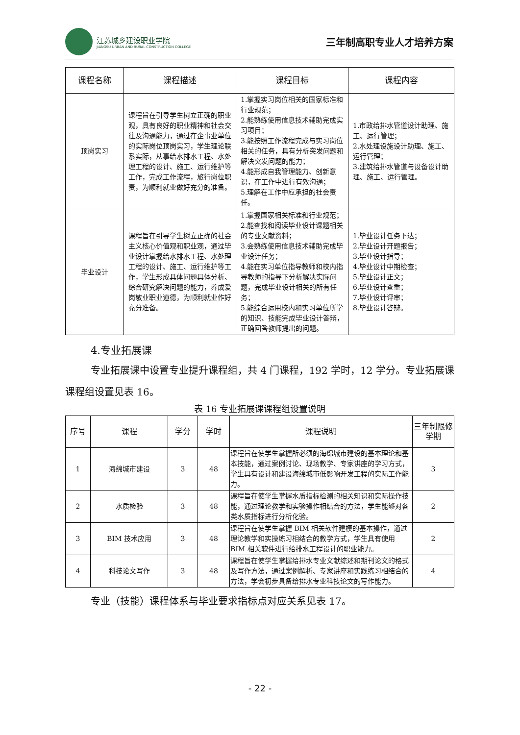江苏城乡建设职业学院
JIANGSU URBAN AND RURAL CONSTRUCTION COLLEGE
三年制高职专业人才培养方案
| 课程名称 | 课程描述 | 课程目标 | 课程内容 |
| --- | --- | --- | --- |
| 顶岗实习 | 课程旨在引导学生树立正确的职业观，具有良好的职业精神和社会交往及沟通能力，通过在企事业单位的实际岗位顶岗实习，学生理论联系实际，从事给水排水工程、水处理工程的设计、施工、运行维护等工作，完成工作流程，旅行岗位职责，为顺利就业做好充分的准备。 | 1.掌握实习岗位相关的国家标准和行业规范； 2.能熟练使用信息技术辅助完成实习项目； 3.能按照工作流程完成与实习岗位相关的任务，具有分析突发问题和解决突发问题的能力； 4.能形成自我管理能力、创新意识，在工作中进行有效沟通； 5.理解在工作中应承担的社会责任。 | 1.市政给排水管道设计助理、施工、运行管理； 2.水处理设施设计助理、施工、运行管理； 3.建筑给排水管道与设备设计助理、施工、运行管理。 |
| 毕业设计 | 课程旨在引导学生树立正确的社会主义核心价值观和职业观，通过毕业设计掌握给水排水工程、水处理工程的设计、施工、运行维护等工作，学生形成具体问题具体分析、综合研究解决问题的能力，养成爱岗敬业职业道德，为顺利就业作好充分准备。 | 1.掌握国家相关标准和行业规范； 2.能查找和阅读毕业设计课题相关的专业文献资料； 3.会熟练使用信息技术辅助完成毕业设计任务； 4.能在实习单位指导教师和校内指导教师的指导下分析解决实际问题，完成毕业设计相关的所有任务； 5.能综合运用校内和实习单位所学的知识、技能完成毕业设计答辩，正确回答教师提出的问题。 | 1.毕业设计任务下达； 2.毕业设计开题报告； 3.毕业设计指导； 4.毕业设计中期检查； 5.毕业设计正文； 6.毕业设计查重； 7.毕业设计评审； 8.毕业设计答辩。 |
4.专业拓展课
专业拓展课中设置专业提升课程组，共 4 门课程，192 学时，12 学分。专业拓展课课程组设置见表 16。
表 16 专业拓展课课程组设置说明
| 序号 | 课程 | 学分 | 学时 | 课程说明 | 三年制限修学期 |
| --- | --- | --- | --- | --- | --- |
| 1 | 海绵城市建设 | 3 | 48 | 课程旨在使学生掌握所必须的海绵城市建设的基本理论和基本技能，通过案例讨论、现场教学、专家讲座的学习方式，学生具有设计和建设海绵城市低影响开发工程的实际工作能力。 | 3 |
| 2 | 水质检验 | 3 | 48 | 课程旨在使学生掌握水质指标检测的相关知识和实际操作技能，通过理论教学和实验操作相结合的方法，学生能够对各类水质指标进行分析化验。 | 2 |
| 3 | BIM 技术应用 | 3 | 48 | 课程旨在使学生掌握 BIM 相关软件建模的基本操作，通过理论教学和实操练习相结合的教学方式，学生具有使用 BIM 相关软件进行给排水工程设计的职业能力。 | 2 |
| 4 | 科技论文写作 | 3 | 48 | 课程旨在使学生掌握给排水专业文献综述和期刊论文的格式及写作方法，通过案例解析、专家讲座和实践练习相结合的方法，学会初步具备给排水专业科技论文的写作能力。 | 4 |
专业（技能）课程体系与毕业要求指标点对应关系见表 17。
- 22 -